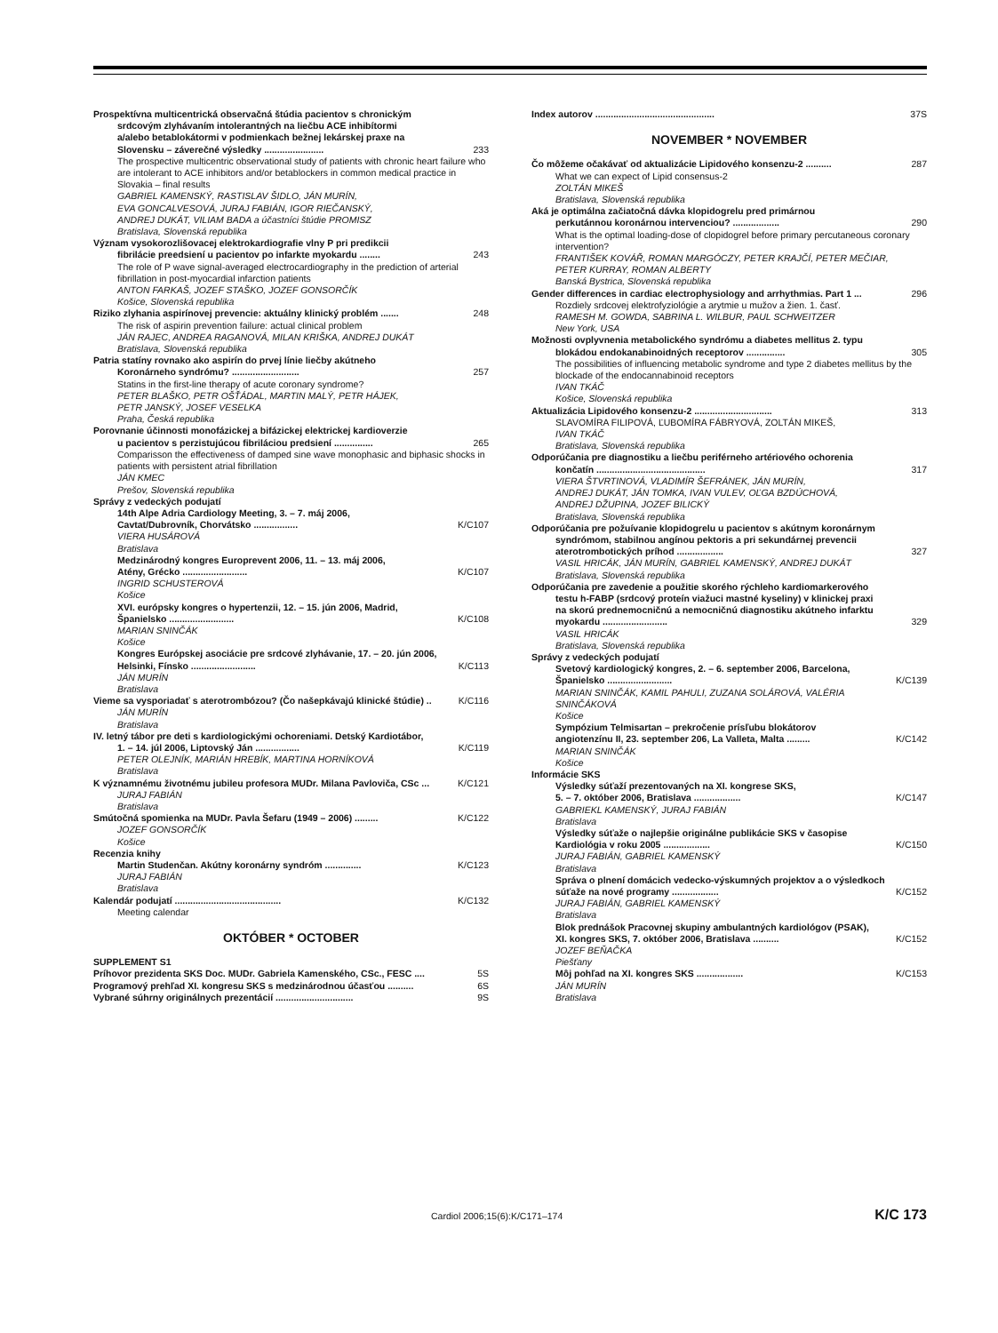Prospektívna multicentrická observačná štúdia pacientov s chronickým
srdcovým zlyhávaním intolerantných na liečbu ACE inhibítormi
a/alebo betablokátormi v podmienkach bežnej lekárskej praxe na
Slovensku – záverečné výsledky ....................... 233
The prospective multicentric observational study of patients with chronic heart failure who are intolerant to ACE inhibitors and/or betablockers in common medical practice in Slovakia – final results
GABRIEL KAMENSKÝ, RASTISLAV ŠIDLO, JÁN MURÍN,
EVA GONCALVESOVÁ, JURAJ FABIÁN, IGOR RIEČANSKÝ,
ANDREJ DUKÁT, VILIAM BADA a účastníci štúdie PROMISZ
Bratislava, Slovenská republika
Význam vysokorozlišovacej elektrokardiografie vlny P pri predikcii
fibrilácie preedsiení u pacientov po infarkte myokardu ........ 243
The role of P wave signal-averaged electrocardiography in the prediction of arterial fibrillation in post-myocardial infarction patients
ANTON FARKAŠ, JOZEF STAŠKO, JOZEF GONSORČÍK
Košice, Slovenská republika
Riziko zlyhania aspirínovej prevencie: aktuálny klinický problém ....... 248
The risk of aspirin prevention failure: actual clinical problem
JÁN RAJEC, ANDREA RAGANOVÁ, MILAN KRIŠKA, ANDREJ DUKÁT
Bratislava, Slovenská republika
Patria statíny rovnako ako aspirín do prvej línie liečby akútneho
Koronárneho syndrómu? .......................... 257
Statins in the first-line therapy of acute coronary syndrome?
PETER BLAŠKO, PETR OŠŤÁDAL, MARTIN MALÝ, PETR HÁJEK,
PETR JANSKÝ, JOSEF VESELKA
Praha, Česká republika
Porovnanie účinnosti monofázickej a bifázickej elektrickej kardioverzie
u pacientov s perzistujúcou fibriláciou predsiení ............... 265
Comparisson the effectiveness of damped sine wave monophasic and biphasic shocks in patients with persistent atrial fibrillation
JÁN KMEC
Prešov, Slovenská republika
Správy z vedeckých podujatí
14th Alpe Adria Cardiology Meeting, 3. – 7. máj 2006,
Cavtat/Dubrovník, Chorvátsko ................. K/C107
VIERA HUSÁROVÁ
Bratislava
Medzinárodný kongres Europrevent 2006, 11. – 13. máj 2006,
Atény, Grécko ......................... K/C107
INGRID SCHUSTEROVÁ
Košice
XVI. európsky kongres o hypertenzii, 12. – 15. jún 2006, Madrid,
Španielsko ......................... K/C108
MARIAN SNINČÁK
Košice
Kongres Európskej asociácie pre srdcové zlyhávanie, 17. – 20. jún 2006,
Helsinki, Fínsko ......................... K/C113
JÁN MURÍN
Bratislava
Vieme sa vysporiadať s aterotrombózou? (Čo našepkávajú klinické štúdie) .. K/C116
JÁN MURÍN
Bratislava
IV. letný tábor pre deti s kardiologickými ochoreniami. Detský Kardiotábor,
1. – 14. júl 2006, Liptovský Ján ................. K/C119
PETER OLEJNÍK, MARIÁN HREBÍK, MARTINA HORNÍKOVÁ
Bratislava
K významnému životnému jubileu profesora MUDr. Milana Pavloviča, CSc ... K/C121
JURAJ FABIÁN
Bratislava
Smútočná spomienka na MUDr. Pavla Šefaru (1949 – 2006) ......... K/C122
JOZEF GONSORČÍK
Košice
Recenzia knihy
Martin Studenčan. Akútny koronárny syndróm .............. K/C123
JURAJ FABIÁN
Bratislava
Kalendár podujatí ......................................... K/C132
Meeting calendar
OKTÓBER * OCTOBER
SUPPLEMENT S1
Príhovor prezidenta SKS Doc. MUDr. Gabriela Kamenského, CSc., FESC .... 5S
Programový prehľad XI. kongresu SKS s medzinárodnou účasťou .......... 6S
Vybrané súhrny originálnych prezentácií .............................. 9S
Index autorov .............................................. 37S
NOVEMBER * NOVEMBER
Čo môžeme očakávať od aktualizácie Lipidového konsenzu-2 .......... 287
What we can expect of Lipid consensus-2
ZOLTÁN MIKEŠ
Bratislava, Slovenská republika
Aká je optimálna začiatočná dávka klopidogrelu pred primárnou
perkutánnou koronárnou intervenciou? .................. 290
What is the optimal loading-dose of clopidogrel before primary percutaneous coronary intervention?
FRANTIŠEK KOVÁŘ, ROMAN MARGÓCZY, PETER KRAJČÍ, PETER MEČIAR,
PETER KURRAY, ROMAN ALBERTY
Banská Bystrica, Slovenská republika
Gender differences in cardiac electrophysiology and arrhythmias. Part 1 ... 296
Rozdiely srdcovej elektrofyziológie a arytmie u mužov a žien. 1. časť.
RAMESH M. GOWDA, SABRINA L. WILBUR, PAUL SCHWEITZER
New York, USA
Možnosti ovplyvnenia metabolického syndrómu a diabetes mellitus 2. typu
blokádou endokanabinoidných receptorov ............... 305
The possibilities of influencing metabolic syndrome and type 2 diabetes mellitus by the blockade of the endocannabinoid receptors
IVAN TKÁČ
Košice, Slovenská republika
Aktualizácia Lipidového konsenzu-2 .............................. 313
SLAVOMÍRA FILIPOVÁ, ĽUBOMÍRA FÁBRYOVÁ, ZOLTÁN MIKEŠ,
IVAN TKÁČ
Bratislava, Slovenská republika
Odporúčania pre diagnostiku a liečbu periférneho artériového ochorenia
končatín .......................................... 317
VIERA ŠTVRTINOVÁ, VLADIMÍR ŠEFRÁNEK, JÁN MURÍN,
ANDREJ DUKÁT, JÁN TOMKA, IVAN VULEV, OĽGA BZDÚCHOVÁ,
ANDREJ DŽUPINA, JOZEF BILICKÝ
Bratislava, Slovenská republika
Odporúčania pre požuívanie klopidogrelu u pacientov s akútnym koronárnym
syndrómom, stabilnou angínou pektoris a pri sekundárnej prevencii
aterotrombotických príhod .................. 327
VASIL HRICÁK, JÁN MURÍN, GABRIEL KAMENSKÝ, ANDREJ DUKÁT
Bratislava, Slovenská republika
Odporúčania pre zavedenie a použitie skorého rýchleho kardiomarkerového
testu h-FABP (srdcový proteín viažuci mastné kyseliny) v klinickej praxi
na skorú prednemocničnú a nemocničnú diagnostiku akútneho infarktu
myokardu ......................... 329
VASIL HRICÁK
Bratislava, Slovenská republika
Správy z vedeckých podujatí
Svetový kardiologický kongres, 2. – 6. september 2006, Barcelona,
Španielsko ......................... K/C139
MARIAN SNINČÁK, KAMIL PAHULI, ZUZANA SOLÁROVÁ, VALÉRIA
SNINČÁKOVÁ
Košice
Sympózium Telmisartan – prekročenie prísľubu blokátorov
angiotenzínu II, 23. september 206, La Valleta, Malta ......... K/C142
MARIAN SNINČÁK
Košice
Informácie SKS
Výsledky súťaží prezentovaných na XI. kongrese SKS,
5. – 7. október 2006, Bratislava .................. K/C147
GABRIEKL KAMENSKÝ, JURAJ FABIÁN
Bratislava
Výsledky súťaže o najlepšie originálne publikácie SKS v časopise
Kardiológia v roku 2005 .................. K/C150
JURAJ FABIÁN, GABRIEL KAMENSKÝ
Bratislava
Správa o plnení domácich vedecko-výskumných projektov a o výsledkoch
súťaže na nové programy .................. K/C152
JURAJ FABIÁN, GABRIEL KAMENSKÝ
Bratislava
Blok prednášok Pracovnej skupiny ambulantných kardiológov (PSAK),
XI. kongres SKS, 7. október 2006, Bratislava .......... K/C152
JOZEF BEŇAČKA
Piešťany
Môj pohľad na XI. kongres SKS .................. K/C153
JÁN MURÍN
Bratislava
Cardiol 2006;15(6):K/C171–174 K/C 173